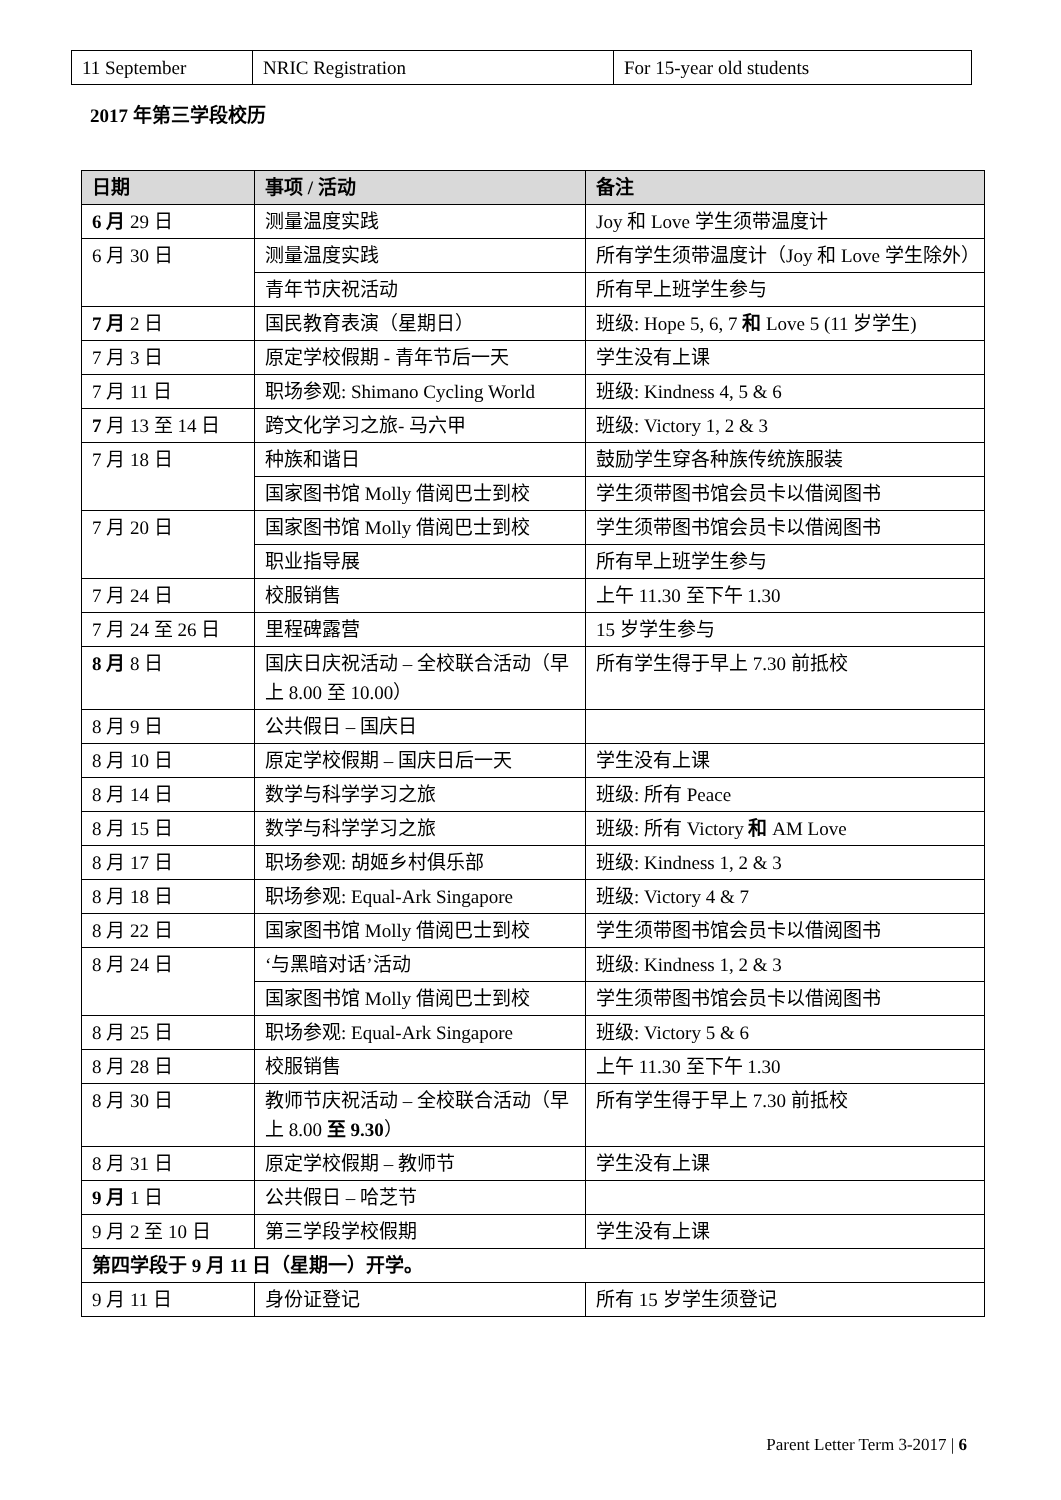| 11 September | NRIC Registration | For 15-year old students |
2017 年第三学段校历
| 日期 | 事项 / 活动 | 备注 |
| --- | --- | --- |
| 6 月 29 日 | 测量温度实践 | Joy 和 Love 学生须带温度计 |
| 6 月 30 日 | 测量温度实践 | 所有学生须带温度计（Joy 和 Love 学生除外） |
| | 青年节庆祝活动 | 所有早上班学生参与 |
| 7 月 2 日 | 国民教育表演（星期日） | 班级: Hope 5, 6, 7 和 Love 5 (11 岁学生) |
| 7 月 3 日 | 原定学校假期 - 青年节后一天 | 学生没有上课 |
| 7 月 11 日 | 职场参观: Shimano Cycling World | 班级: Kindness 4, 5 & 6 |
| 7 月 13 至 14 日 | 跨文化学习之旅- 马六甲 | 班级: Victory 1, 2 & 3 |
| 7 月 18 日 | 种族和谐日 | 鼓励学生穿各种族传统族服装 |
| | 国家图书馆 Molly 借阅巴士到校 | 学生须带图书馆会员卡以借阅图书 |
| 7 月 20 日 | 国家图书馆 Molly 借阅巴士到校 | 学生须带图书馆会员卡以借阅图书 |
| | 职业指导展 | 所有早上班学生参与 |
| 7 月 24 日 | 校服销售 | 上午 11.30 至下午 1.30 |
| 7 月 24 至 26 日 | 里程碑露营 | 15 岁学生参与 |
| 8 月 8 日 | 国庆日庆祝活动 – 全校联合活动（早上 8.00 至 10.00） | 所有学生得于早上 7.30 前抵校 |
| 8 月 9 日 | 公共假日 – 国庆日 | |
| 8 月 10 日 | 原定学校假期 – 国庆日后一天 | 学生没有上课 |
| 8 月 14 日 | 数学与科学学习之旅 | 班级: 所有 Peace |
| 8 月 15 日 | 数学与科学学习之旅 | 班级: 所有 Victory 和 AM Love |
| 8 月 17 日 | 职场参观: 胡姬乡村俱乐部 | 班级: Kindness 1, 2 & 3 |
| 8 月 18 日 | 职场参观: Equal-Ark Singapore | 班级: Victory 4 & 7 |
| 8 月 22 日 | 国家图书馆 Molly 借阅巴士到校 | 学生须带图书馆会员卡以借阅图书 |
| 8 月 24 日 | ‘与黑暗对话’活动 | 班级: Kindness 1, 2 & 3 |
| | 国家图书馆 Molly 借阅巴士到校 | 学生须带图书馆会员卡以借阅图书 |
| 8 月 25 日 | 职场参观: Equal-Ark Singapore | 班级: Victory 5 & 6 |
| 8 月 28 日 | 校服销售 | 上午 11.30 至下午 1.30 |
| 8 月 30 日 | 教师节庆祝活动 – 全校联合活动（早上 8.00 至 9.30 ） | 所有学生得于早上 7.30 前抵校 |
| 8 月 31 日 | 原定学校假期 – 教师节 | 学生没有上课 |
| 9 月 1 日 | 公共假日 – 哈芝节 | |
| 9 月 2 至 10 日 | 第三学段学校假期 | 学生没有上课 |
| 第四学段于 9 月 11 日（星期一）开学。 | | |
| 9 月 11 日 | 身份证登记 | 所有 15 岁学生须登记 |
Parent Letter Term 3-2017 | 6